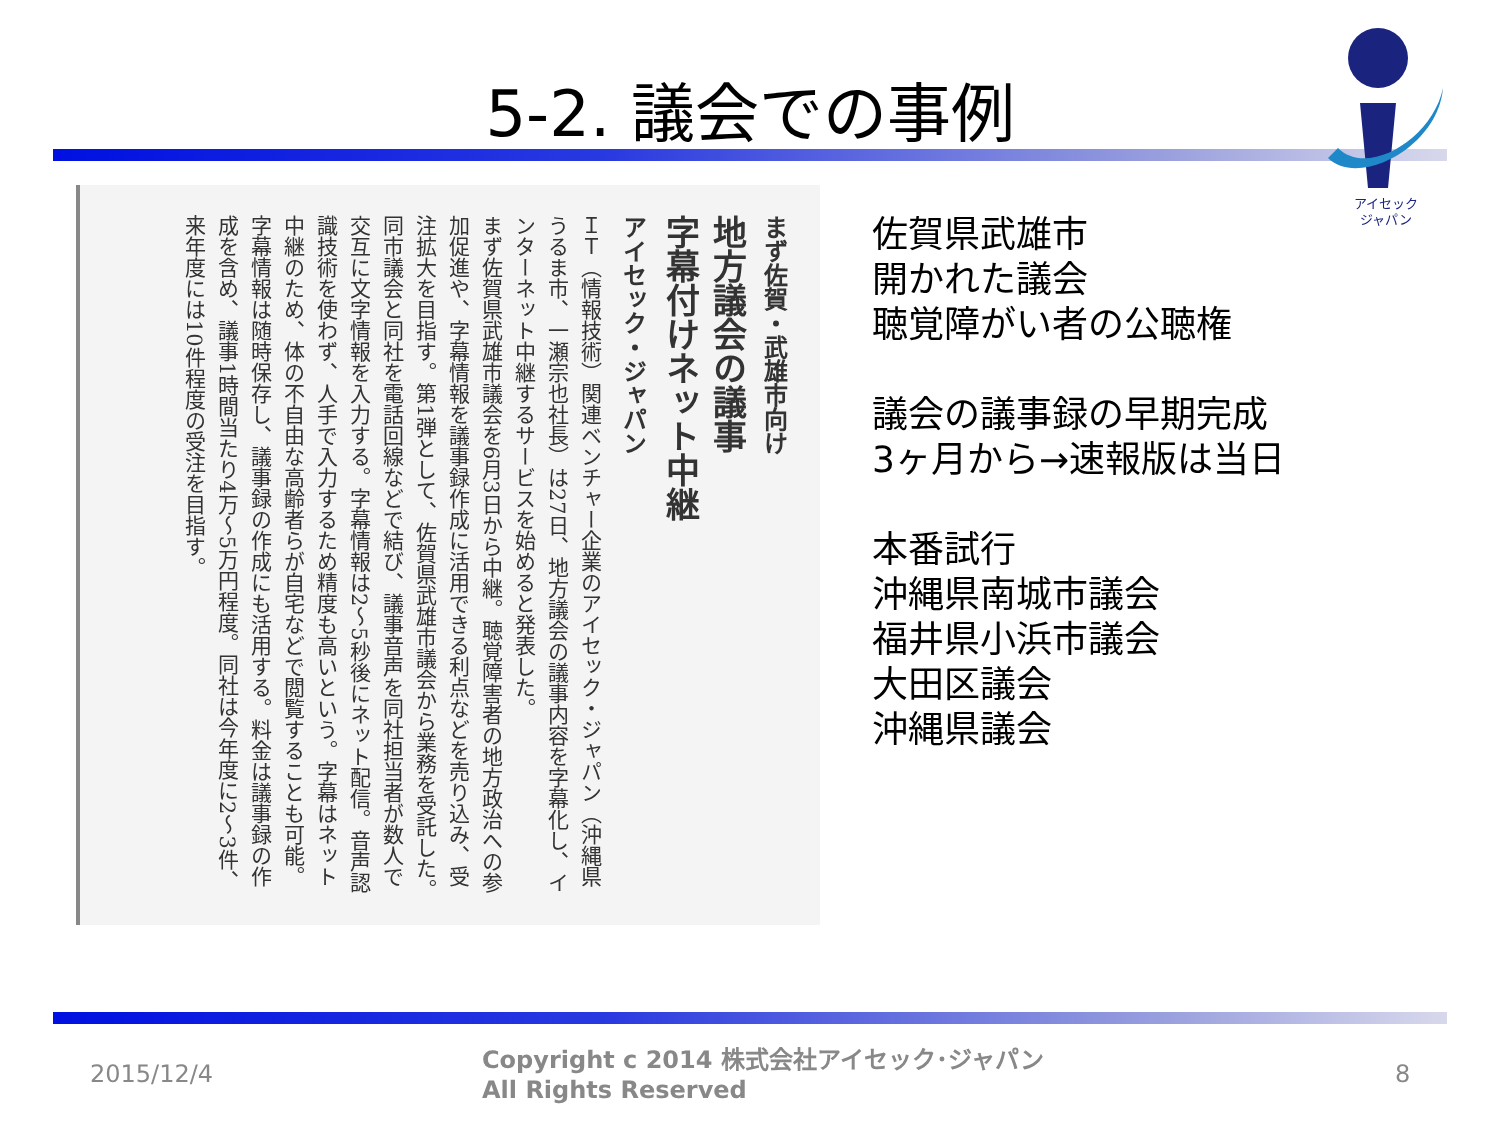5-2. 議会での事例
アイセック
ジャパン
まず佐賀・武雄市向け
地方議会の議事
字幕付けネット中継
アイセック・ジャパン
ＩＴ（情報技術）関連ベンチャー企業のアイセック・ジャパン（沖縄県うるま市、一瀬宗也社長）は27日、地方議会の議事内容を字幕化し、インターネット中継するサービスを始めると発表した。
まず佐賀県武雄市議会を6月3日から中継。聴覚障害者の地方政治への参加促進や、字幕情報を議事録作成に活用できる利点などを売り込み、受注拡大を目指す。第1弾として、佐賀県武雄市議会から業務を受託した。同市議会と同社を電話回線などで結び、議事音声を同社担当者が数人で交互に文字情報を入力する。字幕情報は2～5秒後にネット配信。音声認識技術を使わず、人手で入力するため精度も高いという。字幕はネット中継のため、体の不自由な高齢者らが自宅などで閲覧することも可能。字幕情報は随時保存し、議事録の作成にも活用する。料金は議事録の作成を含め、議事1時間当たり4万～5万円程度。同社は今年度に2～3件、来年度には10件程度の受注を目指す。
佐賀県武雄市
開かれた議会
聴覚障がい者の公聴権
議会の議事録の早期完成
3ヶ月から→速報版は当日
本番試行
沖縄県南城市議会
福井県小浜市議会
大田区議会
沖縄県議会
2015/12/4
Copyright c 2014 株式会社アイセック･ジャパン
All Rights Reserved
8